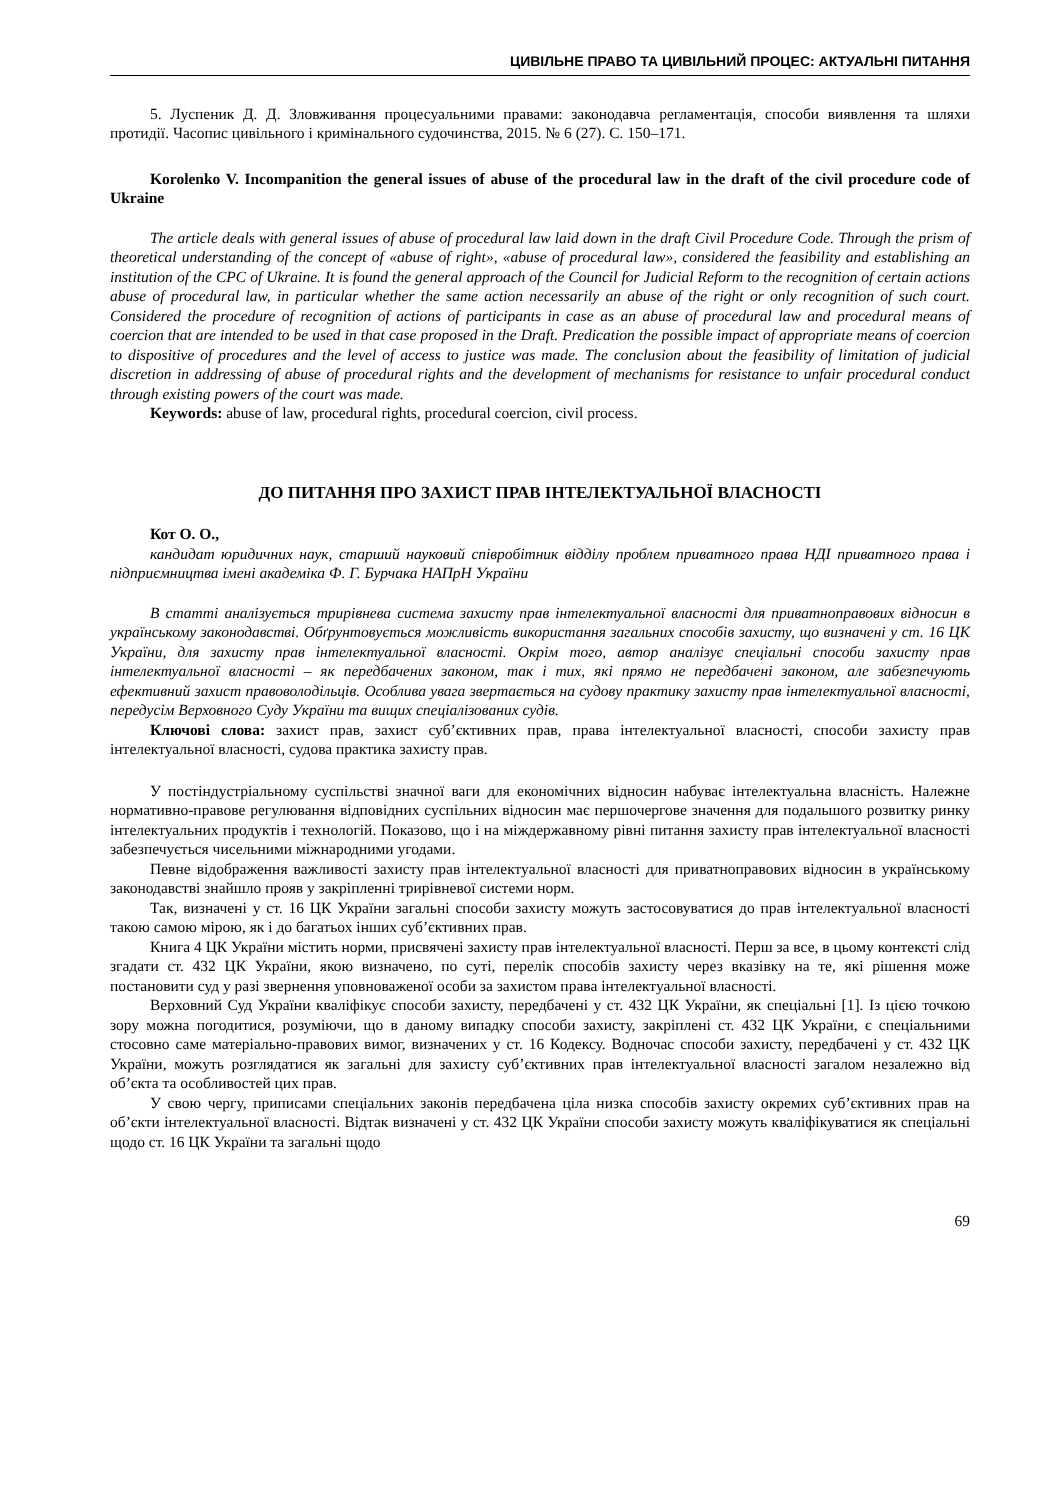ЦИВІЛЬНЕ ПРАВО ТА ЦИВІЛЬНИЙ ПРОЦЕС: АКТУАЛЬНІ ПИТАННЯ
5. Луспеник Д. Д. Зловживання процесуальними правами: законодавча регламентація, способи виявлення та шляхи протидії. Часопис цивільного і кримінального судочинства, 2015. № 6 (27). С. 150–171.
Korolenko V. Incompanition the general issues of abuse of the procedural law in the draft of the civil procedure code of Ukraine
The article deals with general issues of abuse of procedural law laid down in the draft Civil Procedure Code. Through the prism of theoretical understanding of the concept of «abuse of right», «abuse of procedural law», considered the feasibility and establishing an institution of the CPC of Ukraine. It is found the general approach of the Council for Judicial Reform to the recognition of certain actions abuse of procedural law, in particular whether the same action necessarily an abuse of the right or only recognition of such court. Considered the procedure of recognition of actions of participants in case as an abuse of procedural law and procedural means of coercion that are intended to be used in that case proposed in the Draft. Predication the possible impact of appropriate means of coercion to dispositive of procedures and the level of access to justice was made. The conclusion about the feasibility of limitation of judicial discretion in addressing of abuse of procedural rights and the development of mechanisms for resistance to unfair procedural conduct through existing powers of the court was made.
Keywords: abuse of law, procedural rights, procedural coercion, civil process.
ДО ПИТАННЯ ПРО ЗАХИСТ ПРАВ ІНТЕЛЕКТУАЛЬНОЇ ВЛАСНОСТІ
Кот О. О.,
кандидат юридичних наук, старший науковий співробітник відділу проблем приватного права НДІ приватного права і підприємництва імені академіка Ф. Г. Бурчака НАПрН України
В статті аналізується трирівнева система захисту прав інтелектуальної власності для приватноправових відносин в українському законодавстві. Обґрунтовується можливість використання загальних способів захисту, що визначені у ст. 16 ЦК України, для захисту прав інтелектуальної власності. Окрім того, автор аналізує спеціальні способи захисту прав інтелектуальної власності – як передбачених законом, так і тих, які прямо не передбачені законом, але забезпечують ефективний захист правоволодільців. Особлива увага звертається на судову практику захисту прав інтелектуальної власності, передусім Верховного Суду України та вищих спеціалізованих судів.
Ключові слова: захист прав, захист суб’єктивних прав, права інтелектуальної власності, способи захисту прав інтелектуальної власності, судова практика захисту прав.
У постіндустріальному суспільстві значної ваги для економічних відносин набуває інтелектуальна власність. Належне нормативно-правове регулювання відповідних суспільних відносин має першочергове значення для подальшого розвитку ринку інтелектуальних продуктів і технологій. Показово, що і на міждержавному рівні питання захисту прав інтелектуальної власності забезпечується чисельними міжнародними угодами.
Певне відображення важливості захисту прав інтелектуальної власності для приватноправових відносин в українському законодавстві знайшло прояв у закріпленні трирівневої системи норм.
Так, визначені у ст. 16 ЦК України загальні способи захисту можуть застосовуватися до прав інтелектуальної власності такою самою мірою, як і до багатьох інших суб’єктивних прав.
Книга 4 ЦК України містить норми, присвячені захисту прав інтелектуальної власності. Перш за все, в цьому контексті слід згадати ст. 432 ЦК України, якою визначено, по суті, перелік способів захисту через вказівку на те, які рішення може постановити суд у разі звернення уповноваженої особи за захистом права інтелектуальної власності.
Верховний Суд України кваліфікує способи захисту, передбачені у ст. 432 ЦК України, як спеціальні [1]. Із цією точкою зору можна погодитися, розуміючи, що в даному випадку способи захисту, закріплені ст. 432 ЦК України, є спеціальними стосовно саме матеріально-правових вимог, визначених у ст. 16 Кодексу. Водночас способи захисту, передбачені у ст. 432 ЦК України, можуть розглядатися як загальні для захисту суб’єктивних прав інтелектуальної власності загалом незалежно від об’єкта та особливостей цих прав.
У свою чергу, приписами спеціальних законів передбачена ціла низка способів захисту окремих суб’єктивних прав на об’єкти інтелектуальної власності. Відтак визначені у ст. 432 ЦК України способи захисту можуть кваліфікуватися як спеціальні щодо ст. 16 ЦК України та загальні щодо
69